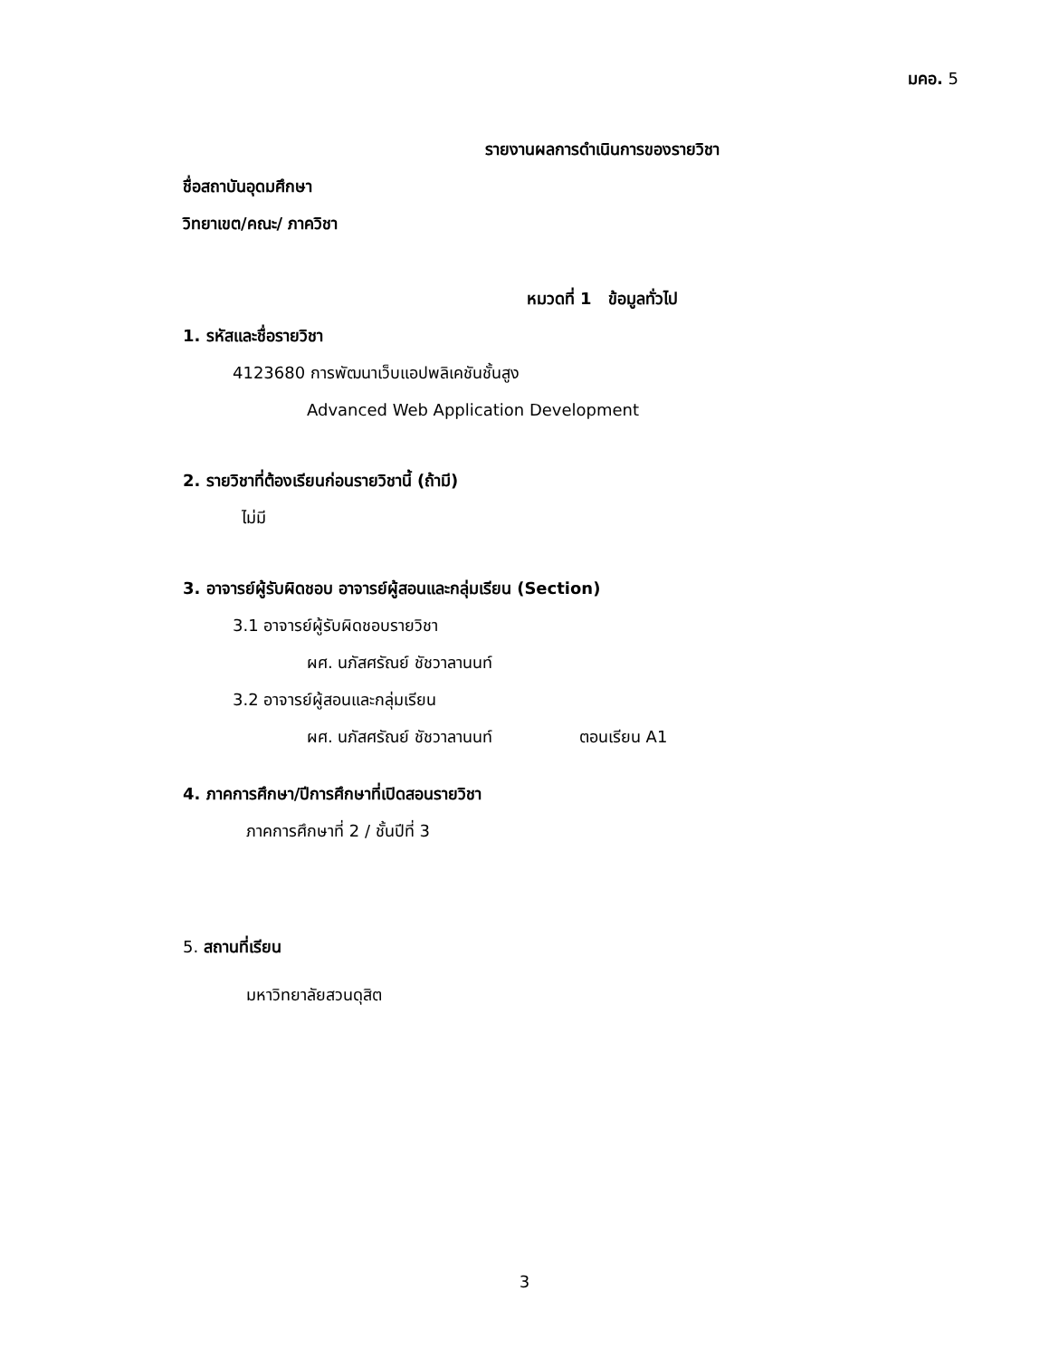มคอ. 5
รายงานผลการดำเนินการของรายวิชา
ชื่อสถาบันอุดมศึกษา
วิทยาเขต/คณะ/ ภาควิชา
หมวดที่ 1 ข้อมูลทั่วไป
1. รหัสและชื่อรายวิชา
4123680 การพัฒนาเว็บแอปพลิเคชันชั้นสูง
Advanced Web Application Development
2. รายวิชาที่ต้องเรียนก่อนรายวิชานี้ (ถ้ามี)
ไม่มี
3. อาจารย์ผู้รับผิดชอบ อาจารย์ผู้สอนและกลุ่มเรียน (Section)
3.1 อาจารย์ผู้รับผิดชอบรายวิชา
ผศ. นภัสศรัณย์ ชัชวาลานนท์
3.2 อาจารย์ผู้สอนและกลุ่มเรียน
ผศ. นภัสศรัณย์ ชัชวาลานนท์ ตอนเรียน A1
4. ภาคการศึกษา/ปีการศึกษาที่เปิดสอนรายวิชา
ภาคการศึกษาที่ 2 / ชั้นปีที่ 3
5. สถานที่เรียน
มหาวิทยาลัยสวนดุสิต
3